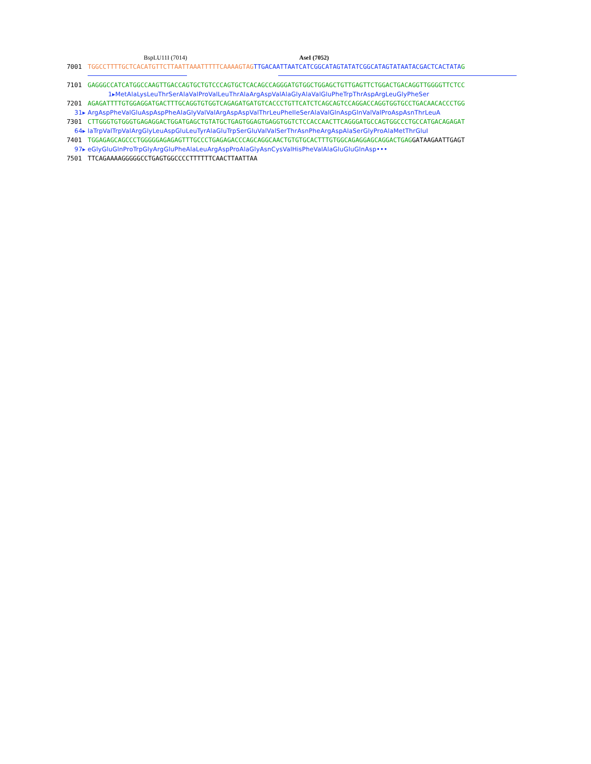BspLU11I (7014) AseI (7052)
7001 TGGCCTTTTGCTCACATGTTCTTAATTAAATTTTTCAAAAGTAG TTGACAATTAATCATCGGCATAGTATATCGGCATAGTATAATACGACTCACTATA G
7101 GAGGGCCATCATGGCCAAGTTGACCAGTGCTGTCCCAGTGCTCACAGCCAGGGATGTGGCTGGAGCTGTTGAGTTCTGGACTGACAGGTTGGGGTTCTCC
1▸MetAlaLysLeuThrSerAlaValProValLeuThrAlaArgAspValAlaGlyAlaValGluPheTrpThrAspArgLeuGlyPheSer
7201 AGAGATTTTGTGGAGGATGACTTTGCAGGTGTGGTCAGAGATGATGTCACCCTGTTCATCTCAGCAGTCCAGGACCAGGTGGTGCCTGACAACACCCTGG
31▸ ArgAspPheValGluAspAspPheAlaGlyValValArgAspAspValThrLeuPheIleSerAlaValGlnAspGlnValValProAspAsnThrLeuA
7301 CTTGGGTGTGGGTGAGAGGACTGGATGAGCTGTATGCTGAGTGGAGTGAGGTGGTCTCCACCAACTTCAGGGATGCCAGTGGCCCTGCCATGACAGAGAT
64▸ laTrpValTrpValArgGlyLeuAspGluLeuTyrAlaGluTrpSerGluValValSerThrAsnPheArgAspAlaSerGlyProAlaMetThrGluI
7401 TGGAGAGCAGCCCTGGGGGAGAGAGTTTGCCCTGAGAGACCCAGCAGGCAACTGTGTGCACTTTGTGGCAGAGGAGCAGGACTGAG GATAAGAATTGAGT
97▸ eGlyGluGlnProTrpGlyArgGluPheAlaLeuArgAspProAlaGlyAsnCysValHisPheValAlaGluGluGlnAsp•••
7501 TTCAGAAAAGGGGGCCTGAGTGGCCCCTTTTTTCAACTTAATTAA